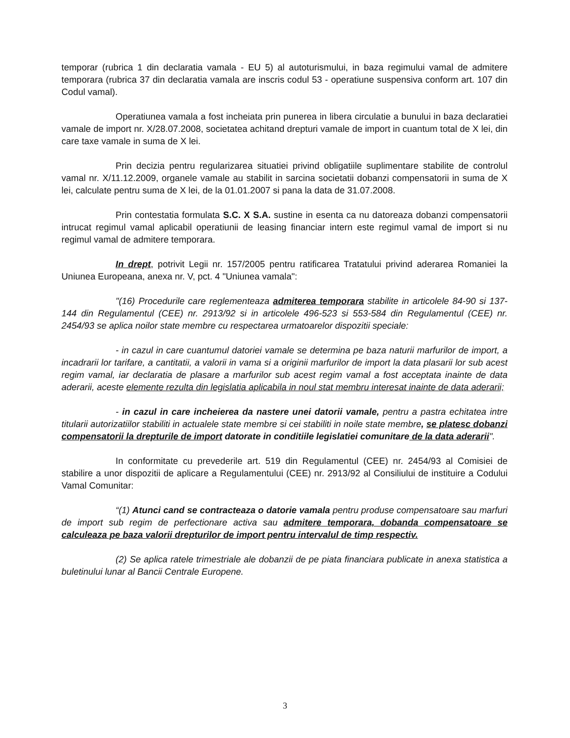temporar (rubrica 1 din declaratia vamala - EU 5) al autoturismului, in baza regimului vamal de admitere temporara (rubrica 37 din declaratia vamala are inscris codul 53 - operatiune suspensiva conform art. 107 din Codul vamal).
Operatiunea vamala a fost incheiata prin punerea in libera circulatie a bunului in baza declaratiei vamale de import nr. X/28.07.2008, societatea achitand drepturi vamale de import in cuantum total de X lei, din care taxe vamale in suma de X lei.
Prin decizia pentru regularizarea situatiei privind obligatiile suplimentare stabilite de controlul vamal nr. X/11.12.2009, organele vamale au stabilit in sarcina societatii dobanzi compensatorii in suma de X lei, calculate pentru suma de X lei, de la 01.01.2007 si pana la data de 31.07.2008.
Prin contestatia formulata S.C. X S.A. sustine in esenta ca nu datoreaza dobanzi compensatorii intrucat regimul vamal aplicabil operatiunii de leasing financiar intern este regimul vamal de import si nu regimul vamal de admitere temporara.
In drept, potrivit Legii nr. 157/2005 pentru ratificarea Tratatului privind aderarea Romaniei la Uniunea Europeana, anexa nr. V, pct. 4 "Uniunea vamala":
"(16) Procedurile care reglementeaza admiterea temporara stabilite in articolele 84-90 si 137-144 din Regulamentul (CEE) nr. 2913/92 si in articolele 496-523 si 553-584 din Regulamentul (CEE) nr. 2454/93 se aplica noilor state membre cu respectarea urmatoarelor dispozitii speciale:
- in cazul in care cuantumul datoriei vamale se determina pe baza naturii marfurilor de import, a incadrarii lor tarifare, a cantitatii, a valorii in vama si a originii marfurilor de import la data plasarii lor sub acest regim vamal, iar declaratia de plasare a marfurilor sub acest regim vamal a fost acceptata inainte de data aderarii, aceste elemente rezulta din legislatia aplicabila in noul stat membru interesat inainte de data aderarii;
- in cazul in care incheierea da nastere unei datorii vamale, pentru a pastra echitatea intre titularii autorizatiilor stabiliti in actualele state membre si cei stabiliti in noile state membre, se platesc dobanzi compensatorii la drepturile de import datorate in conditiile legislatiei comunitare de la data aderarii".
In conformitate cu prevederile art. 519 din Regulamentul (CEE) nr. 2454/93 al Comisiei de stabilire a unor dispozitii de aplicare a Regulamentului (CEE) nr. 2913/92 al Consiliului de instituire a Codului Vamal Comunitar:
“(1) Atunci cand se contracteaza o datorie vamala pentru produse compensatoare sau marfuri de import sub regim de perfectionare activa sau admitere temporara, dobanda compensatoare se calculeaza pe baza valorii drepturilor de import pentru intervalul de timp respectiv.
(2) Se aplica ratele trimestriale ale dobanzii de pe piata financiara publicate in anexa statistica a buletinului lunar al Bancii Centrale Europene.
3